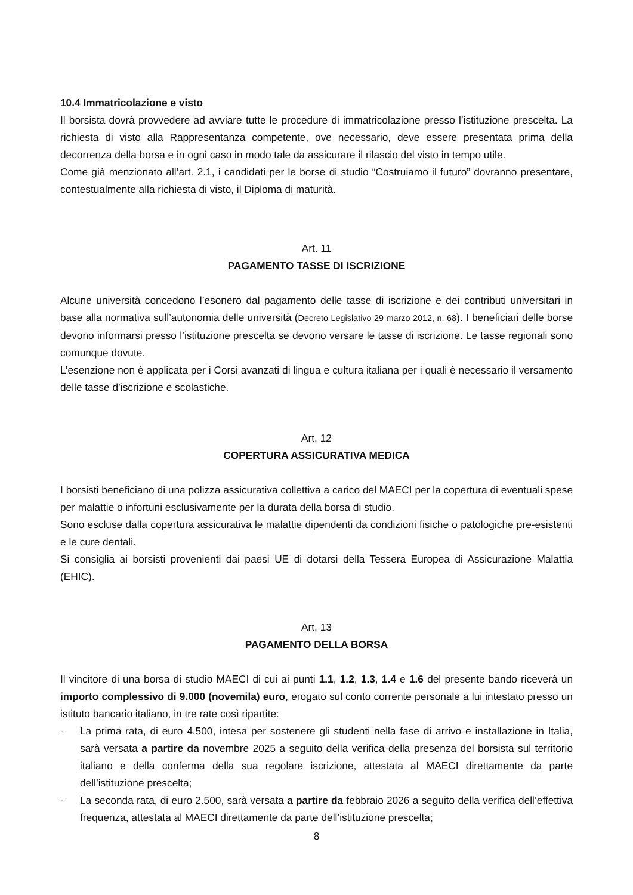10.4 Immatricolazione e visto
Il borsista dovrà provvedere ad avviare tutte le procedure di immatricolazione presso l’istituzione prescelta. La richiesta di visto alla Rappresentanza competente, ove necessario, deve essere presentata prima della decorrenza della borsa e in ogni caso in modo tale da assicurare il rilascio del visto in tempo utile.
Come già menzionato all’art. 2.1, i candidati per le borse di studio “Costruiamo il futuro” dovranno presentare, contestualmente alla richiesta di visto, il Diploma di maturità.
Art. 11
PAGAMENTO TASSE DI ISCRIZIONE
Alcune università concedono l’esonero dal pagamento delle tasse di iscrizione e dei contributi universitari in base alla normativa sull’autonomia delle università (Decreto Legislativo 29 marzo 2012, n. 68). I beneficiari delle borse devono informarsi presso l’istituzione prescelta se devono versare le tasse di iscrizione. Le tasse regionali sono comunque dovute.
L’esenzione non è applicata per i Corsi avanzati di lingua e cultura italiana per i quali è necessario il versamento delle tasse d’iscrizione e scolastiche.
Art. 12
COPERTURA ASSICURATIVA MEDICA
I borsisti beneficiano di una polizza assicurativa collettiva a carico del MAECI per la copertura di eventuali spese per malattie o infortuni esclusivamente per la durata della borsa di studio.
Sono escluse dalla copertura assicurativa le malattie dipendenti da condizioni fisiche o patologiche pre-esistenti e le cure dentali.
Si consiglia ai borsisti provenienti dai paesi UE di dotarsi della Tessera Europea di Assicurazione Malattia (EHIC).
Art. 13
PAGAMENTO DELLA BORSA
Il vincitore di una borsa di studio MAECI di cui ai punti 1.1, 1.2, 1.3, 1.4 e 1.6 del presente bando riceverà un importo complessivo di 9.000 (novemila) euro, erogato sul conto corrente personale a lui intestato presso un istituto bancario italiano, in tre rate così ripartite:
- La prima rata, di euro 4.500, intesa per sostenere gli studenti nella fase di arrivo e installazione in Italia, sarà versata a partire da novembre 2025 a seguito della verifica della presenza del borsista sul territorio italiano e della conferma della sua regolare iscrizione, attestata al MAECI direttamente da parte dell’istituzione prescelta;
- La seconda rata, di euro 2.500, sarà versata a partire da febbraio 2026 a seguito della verifica dell’effettiva frequenza, attestata al MAECI direttamente da parte dell’istituzione prescelta;
8